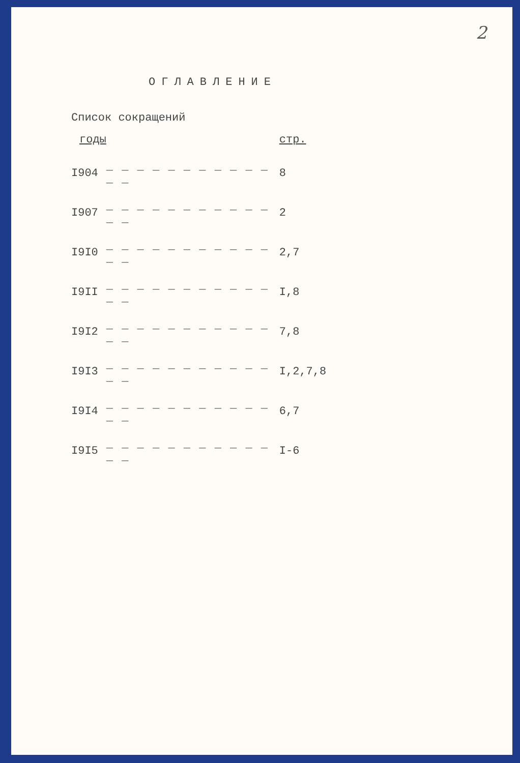2
ОГЛАВЛЕНИЕ
Список сокращений
| годы | | стр. |
| I904 | _ _ _ _ _ _ _ _ _ _ _ _ _ | 8 |
| I907 | _ _ _ _ _ _ _ _ _ _ _ _ _ | 2 |
| I9I0 | _ _ _ _ _ _ _ _ _ _ _ _ _ | 2,7 |
| I9II | _ _ _ _ _ _ _ _ _ _ _ _ _ | I,8 |
| I9I2 | _ _ _ _ _ _ _ _ _ _ _ _ _ | 7,8 |
| I9I3 | _ _ _ _ _ _ _ _ _ _ _ _ _ | I,2,7,8 |
| I9I4 | _ _ _ _ _ _ _ _ _ _ _ _ _ | 6,7 |
| I9I5 | _ _ _ _ _ _ _ _ _ _ _ _ _ | I-6 |